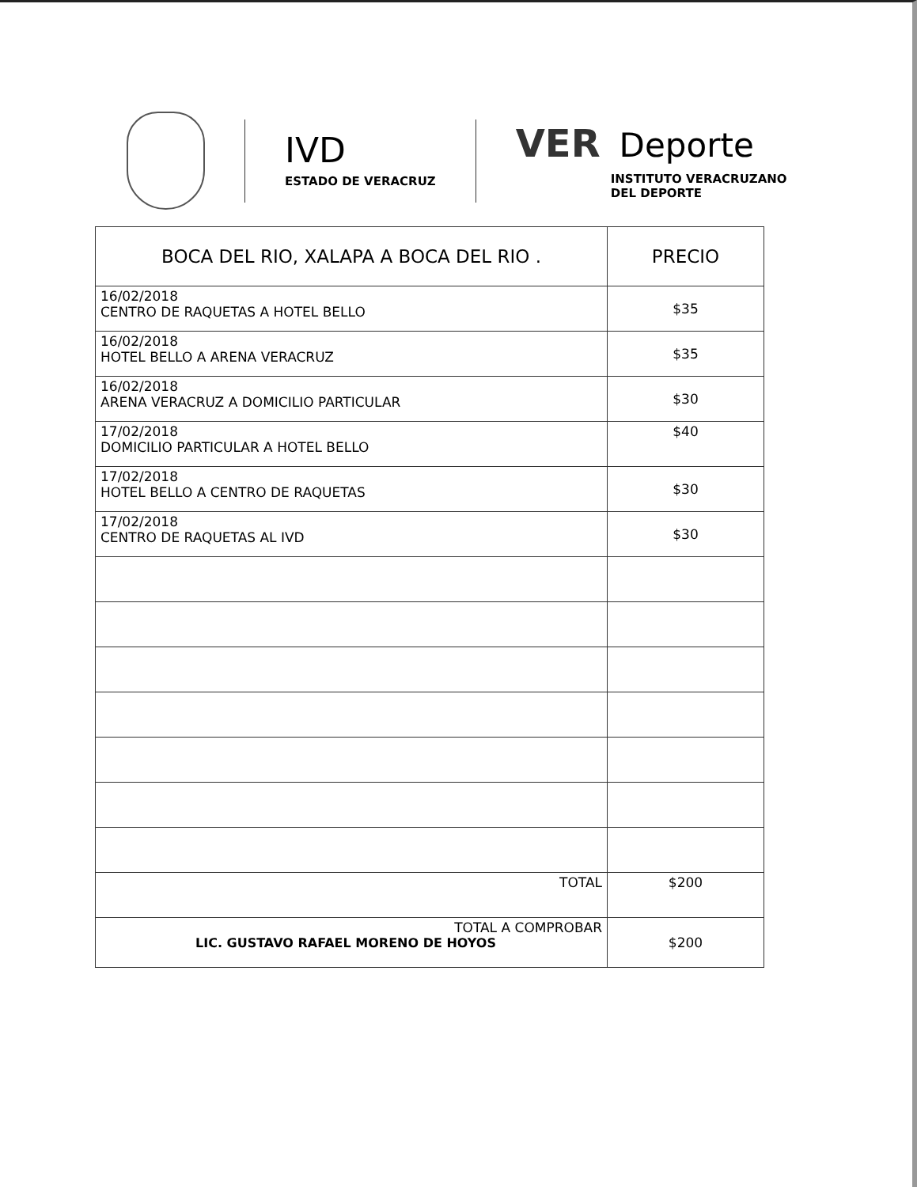IVD
ESTADO DE VERACRUZ
VER Deporte
INSTITUTO VERACRUZANO
DEL DEPORTE
| BOCA DEL RIO, XALAPA A BOCA DEL RIO . | PRECIO |
| --- | --- |
| 16/02/2018 CENTRO DE RAQUETAS A HOTEL BELLO | $35 |
| 16/02/2018 HOTEL BELLO A ARENA VERACRUZ | $35 |
| 16/02/2018 ARENA VERACRUZ A DOMICILIO PARTICULAR | $30 |
| 17/02/2018 DOMICILIO PARTICULAR A HOTEL BELLO | $40 |
| 17/02/2018 HOTEL BELLO A CENTRO DE RAQUETAS | $30 |
| 17/02/2018 CENTRO DE RAQUETAS AL IVD | $30 |
| TOTAL | $200 |
| TOTAL A COMPROBAR LIC. GUSTAVO RAFAEL MORENO DE HOYOS | $200 |